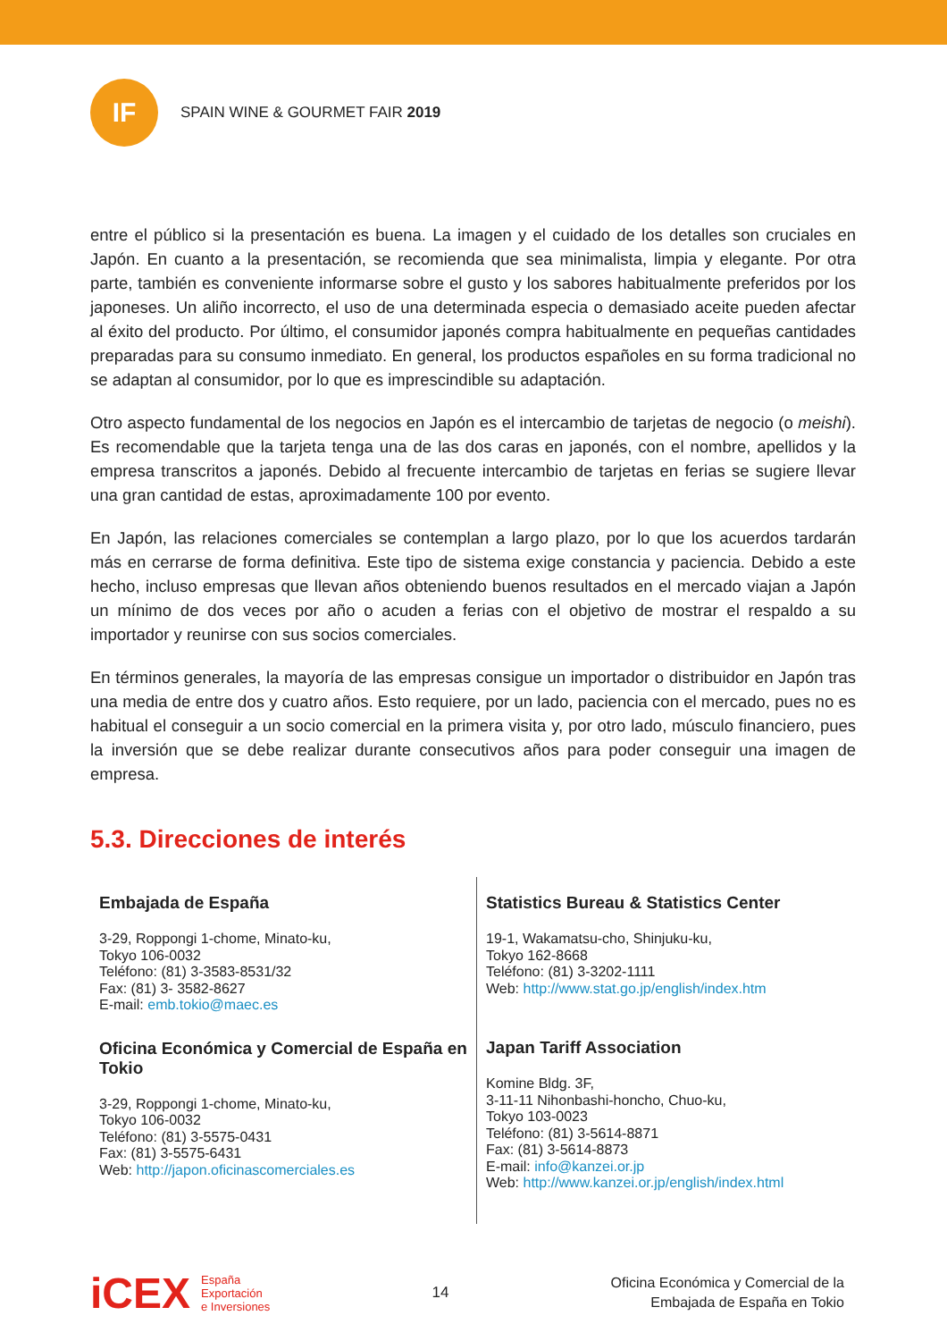IF
SPAIN WINE & GOURMET FAIR 2019
entre el público si la presentación es buena. La imagen y el cuidado de los detalles son cruciales en Japón. En cuanto a la presentación, se recomienda que sea minimalista, limpia y elegante. Por otra parte, también es conveniente informarse sobre el gusto y los sabores habitualmente preferidos por los japoneses. Un aliño incorrecto, el uso de una determinada especia o demasiado aceite pueden afectar al éxito del producto. Por último, el consumidor japonés compra habitualmente en pequeñas cantidades preparadas para su consumo inmediato. En general, los productos españoles en su forma tradicional no se adaptan al consumidor, por lo que es imprescindible su adaptación.
Otro aspecto fundamental de los negocios en Japón es el intercambio de tarjetas de negocio (o meishi). Es recomendable que la tarjeta tenga una de las dos caras en japonés, con el nombre, apellidos y la empresa transcritos a japonés. Debido al frecuente intercambio de tarjetas en ferias se sugiere llevar una gran cantidad de estas, aproximadamente 100 por evento.
En Japón, las relaciones comerciales se contemplan a largo plazo, por lo que los acuerdos tardarán más en cerrarse de forma definitiva. Este tipo de sistema exige constancia y paciencia. Debido a este hecho, incluso empresas que llevan años obteniendo buenos resultados en el mercado viajan a Japón un mínimo de dos veces por año o acuden a ferias con el objetivo de mostrar el respaldo a su importador y reunirse con sus socios comerciales.
En términos generales, la mayoría de las empresas consigue un importador o distribuidor en Japón tras una media de entre dos y cuatro años. Esto requiere, por un lado, paciencia con el mercado, pues no es habitual el conseguir a un socio comercial en la primera visita y, por otro lado, músculo financiero, pues la inversión que se debe realizar durante consecutivos años para poder conseguir una imagen de empresa.
5.3. Direcciones de interés
| Embajada de España 3-29, Roppongi 1-chome, Minato-ku, Tokyo 106-0032 Teléfono: (81) 3-3583-8531/32 Fax: (81) 3- 3582-8627 E-mail: emb.tokio@maec.es Oficina Económica y Comercial de España en Tokio 3-29, Roppongi 1-chome, Minato-ku, Tokyo 106-0032 Teléfono: (81) 3-5575-0431 Fax: (81) 3-5575-6431 Web: http://japon.oficinascomerciales.es | Statistics Bureau & Statistics Center 19-1, Wakamatsu-cho, Shinjuku-ku, Tokyo 162-8668 Teléfono: (81) 3-3202-1111 Web: http://www.stat.go.jp/english/index.htm Japan Tariff Association Komine Bldg. 3F, 3-11-11 Nihonbashi-honcho, Chuo-ku, Tokyo 103-0023 Teléfono: (81) 3-5614-8871 Fax: (81) 3-5614-8873 E-mail: info@kanzei.or.jp Web: http://www.kanzei.or.jp/english/index.html |
iCEX
España
Exportación
e Inversiones
14
Oficina Económica y Comercial de la
Embajada de España en Tokio